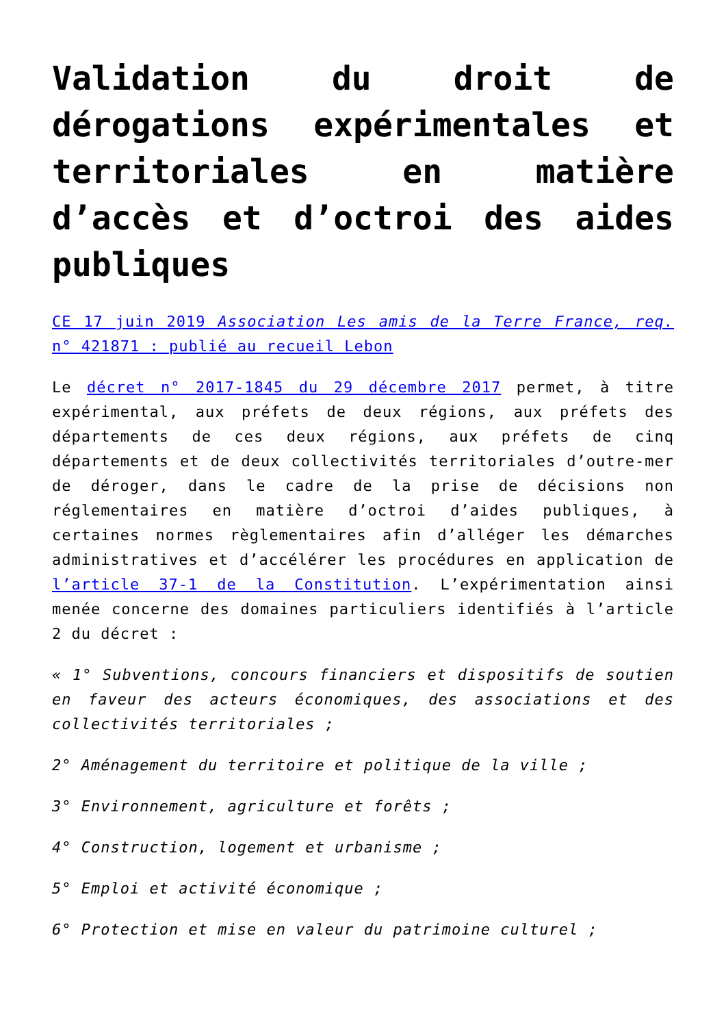Validation du droit de dérogations expérimentales et territoriales en matière d’accès et d’octroi des aides publiques
CE 17 juin 2019 Association Les amis de la Terre France, req. n° 421871 : publié au recueil Lebon
Le décret n° 2017-1845 du 29 décembre 2017 permet, à titre expérimental, aux préfets de deux régions, aux préfets des départements de ces deux régions, aux préfets de cinq départements et de deux collectivités territoriales d’outre-mer de déroger, dans le cadre de la prise de décisions non réglementaires en matière d’octroi d’aides publiques, à certaines normes règlementaires afin d’alléger les démarches administratives et d’accélérer les procédures en application de l’article 37-1 de la Constitution. L’expérimentation ainsi menée concerne des domaines particuliers identifiés à l’article 2 du décret :
« 1° Subventions, concours financiers et dispositifs de soutien en faveur des acteurs économiques, des associations et des collectivités territoriales ;
2° Aménagement du territoire et politique de la ville ;
3° Environnement, agriculture et forêts ;
4° Construction, logement et urbanisme ;
5° Emploi et activité économique ;
6° Protection et mise en valeur du patrimoine culturel ;